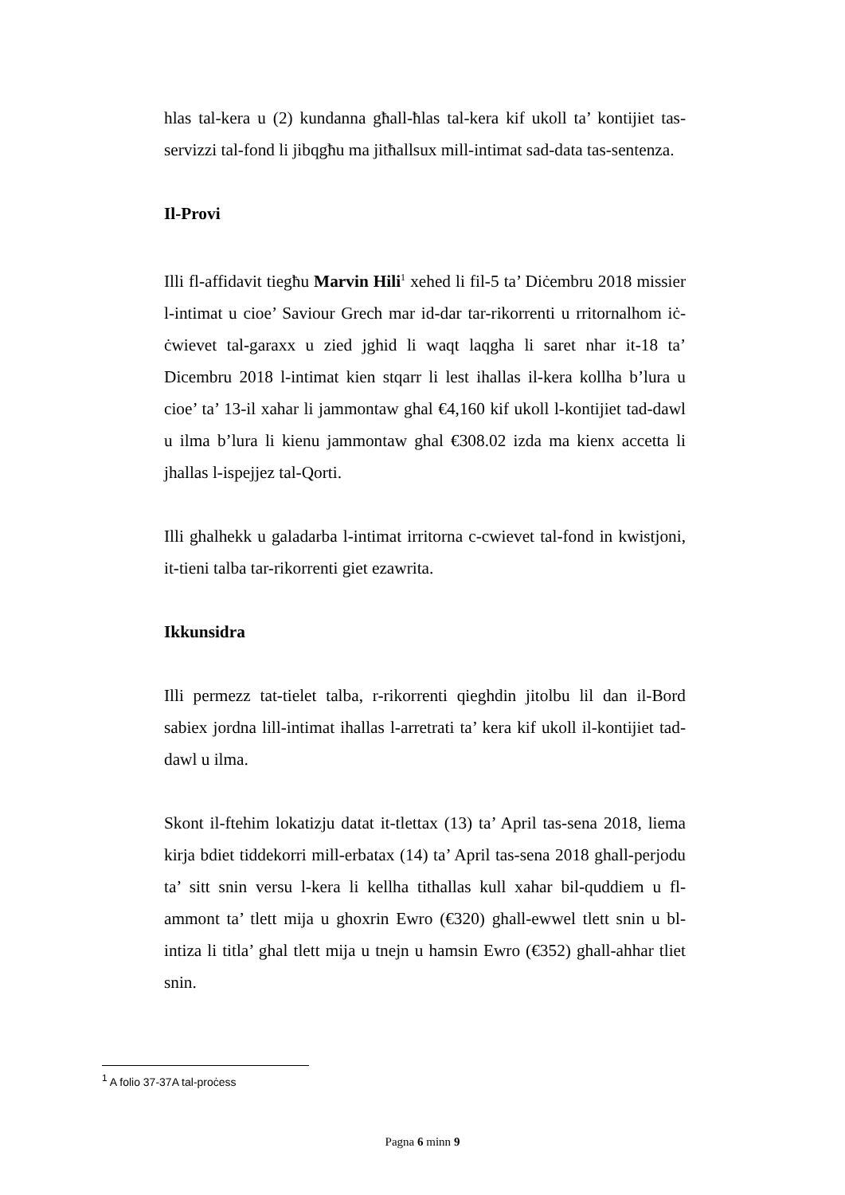hlas tal-kera u (2) kundanna għall-ħlas tal-kera kif ukoll ta’ kontijiet tas-servizzi tal-fond li jibqgħu ma jitħallsux mill-intimat sad-data tas-sentenza.
Il-Provi
Illi fl-affidavit tiegħu Marvin Hili<sup>1</sup> xehed li fil-5 ta’ Diċembru 2018 missier l-intimat u cioe’ Saviour Grech mar id-dar tar-rikorrenti u rritornalhom iċ-ċwievet tal-garaxx u zied jghid li waqt laqgha li saret nhar it-18 ta’ Dicembru 2018 l-intimat kien stqarr li lest ihallas il-kera kollha b’lura u cioe’ ta’ 13-il xahar li jammontaw ghal €4,160 kif ukoll l-kontijiet tad-dawl u ilma b’lura li kienu jammontaw ghal €308.02 izda ma kienx accetta li jhallas l-ispejjez tal-Qorti.
Illi ghalhekk u galadarba l-intimat irritorna c-cwievet tal-fond in kwistjoni, it-tieni talba tar-rikorrenti giet ezawrita.
Ikkunsidra
Illi permezz tat-tielet talba, r-rikorrenti qieghdin jitolbu lil dan il-Bord sabiex jordna lill-intimat ihallas l-arretrati ta’ kera kif ukoll il-kontijiet tad-dawl u ilma.
Skont il-ftehim lokatizju datat it-tlettax (13) ta’ April tas-sena 2018, liema kirja bdiet tiddekorri mill-erbatax (14) ta’ April tas-sena 2018 ghall-perjodu ta’ sitt snin versu l-kera li kellha tithallas kull xahar bil-quddiem u fl-ammont ta’ tlett mija u ghoxrin Ewro (€320) ghall-ewwel tlett snin u bl-intiza li titla’ ghal tlett mija u tnejn u hamsin Ewro (€352) ghall-ahhar tliet snin.
<sup>1</sup> A folio 37-37A tal-proċess
Pagna 6 minn 9